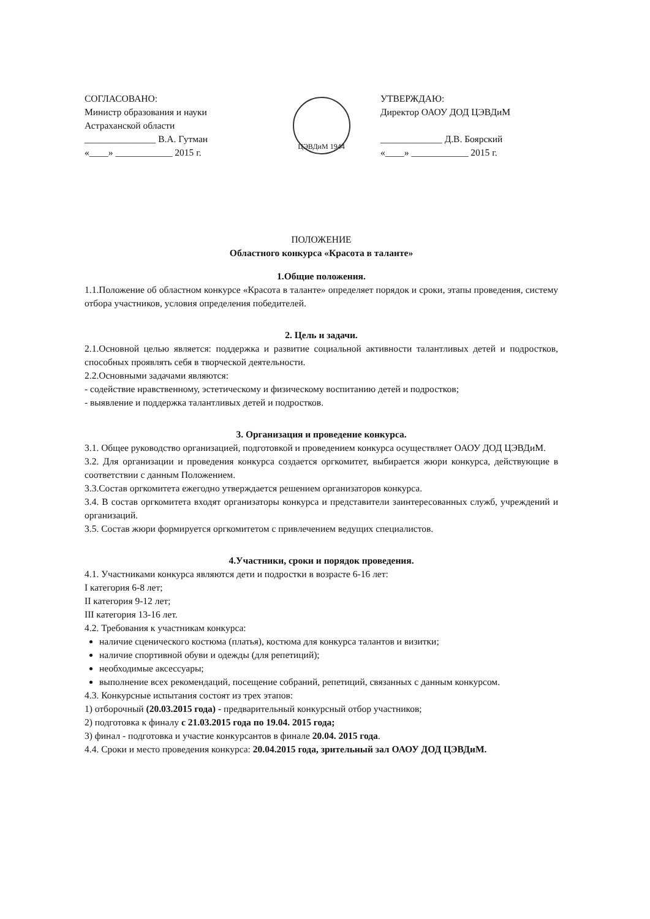СОГЛАСОВАНО:
Министр образования и науки
Астраханской области
_______________ В.А. Гутман
«____» ____________ 2015 г.
ЦЭВДиМ 1944
УТВЕРЖДАЮ:
Директор ОАОУ ДОД ЦЭВДиМ
_____________ Д.В. Боярский
«____» ____________ 2015 г.
ПОЛОЖЕНИЕ
Областного конкурса «Красота в таланте»
1.Общие положения.
1.1.Положение об областном конкурсе «Красота в таланте» определяет порядок и сроки, этапы проведения, систему отбора участников, условия определения победителей.
2. Цель и задачи.
2.1.Основной целью является: поддержка и развитие социальной активности талантливых детей и подростков, способных проявлять себя в творческой деятельности.
2.2.Основными задачами являются:
- содействие нравственному, эстетическому и физическому воспитанию детей и подростков;
- выявление и поддержка талантливых детей и подростков.
3. Организация и проведение конкурса.
3.1. Общее руководство организацией, подготовкой и проведением конкурса осуществляет ОАОУ ДОД ЦЭВДиМ.
3.2. Для организации и проведения конкурса создается оргкомитет, выбирается жюри конкурса, действующие в соответствии с данным Положением.
3.3.Состав оргкомитета ежегодно утверждается решением организаторов конкурса.
3.4. В состав оргкомитета входят организаторы конкурса и представители заинтересованных служб, учреждений и организаций.
3.5. Состав жюри формируется оргкомитетом с привлечением ведущих специалистов.
4.Участники, сроки и порядок проведения.
4.1. Участниками конкурса являются дети и подростки в возрасте 6-16 лет:
I категория 6-8 лет;
II категория 9-12 лет;
III категория 13-16 лет.
4.2. Требования к участникам конкурса:
наличие сценического костюма (платья), костюма для конкурса талантов и визитки;
наличие спортивной обуви и одежды (для репетиций);
необходимые аксессуары;
выполнение всех рекомендаций, посещение собраний, репетиций, связанных с данным конкурсом.
4.3. Конкурсные испытания состоят из трех этапов:
1) отборочный (20.03.2015 года) - предварительный конкурсный отбор участников;
2) подготовка к финалу с 21.03.2015 года по 19.04. 2015 года;
3) финал - подготовка и участие конкурсантов в финале 20.04. 2015 года.
4.4. Сроки и место проведения конкурса: 20.04.2015 года, зрительный зал ОАОУ ДОД ЦЭВДиМ.